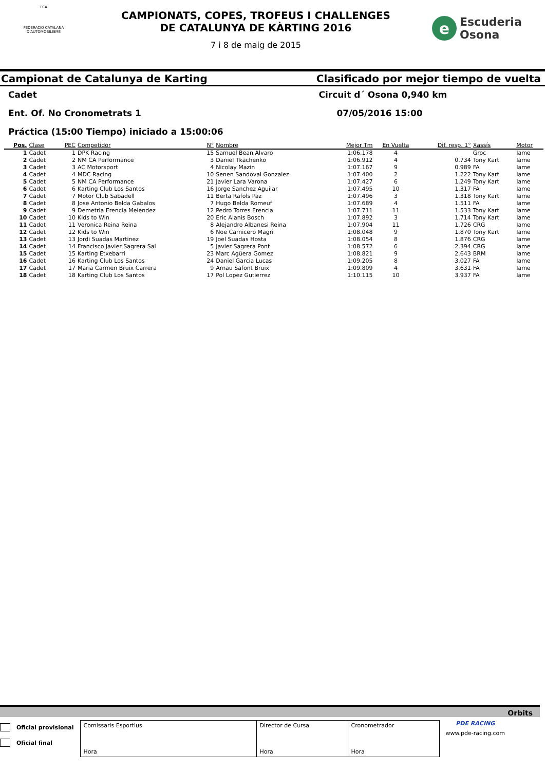FCA
FEDERACIO CATALANA D'AUTOMOBILISME
CAMPIONATS, COPES, TROFEUS I CHALLENGES
DE CATALUNYA DE KÀRTING 2016
7 i 8 de maig de 2015
e
Escuderia
Osona
Campionat de Catalunya de Karting Clasificado por mejor tiempo de vuelta
Cadet Circuit d´ Osona 0,940 km
Ent. Of. No Cronometrats 1 07/05/2016 15:00
Práctica (15:00 Tiempo) iniciado a 15:00:06
| Pos. | Clase | PEC | Competidor | N° | Nombre | Mejor Tm | En Vuelta | Dif. resp. 1° | Xassís | Motor |
| --- | --- | --- | --- | --- | --- | --- | --- | --- | --- | --- |
| 1 | Cadet | 1 | DPK Racing | 15 | Samuel Bean Alvaro | 1:06.178 | 4 | | Groc | Iame |
| 2 | Cadet | 2 | NM CA Performance | 3 | Daniel Tkachenko | 1:06.912 | 4 | 0.734 | Tony Kart | Iame |
| 3 | Cadet | 3 | AC Motorsport | 4 | Nicolay Mazin | 1:07.167 | 9 | 0.989 | FA | Iame |
| 4 | Cadet | 4 | MDC Racing | 10 | Senen Sandoval Gonzalez | 1:07.400 | 2 | 1.222 | Tony Kart | Iame |
| 5 | Cadet | 5 | NM CA Performance | 21 | Javier Lara Varona | 1:07.427 | 6 | 1.249 | Tony Kart | Iame |
| 6 | Cadet | 6 | Karting Club Los Santos | 16 | Jorge Sanchez Aguilar | 1:07.495 | 10 | 1.317 | FA | Iame |
| 7 | Cadet | 7 | Motor Club Sabadell | 11 | Berta Rafols Paz | 1:07.496 | 3 | 1.318 | Tony Kart | Iame |
| 8 | Cadet | 8 | Jose Antonio Belda Gabalos | 7 | Hugo Belda Romeuf | 1:07.689 | 4 | 1.511 | FA | Iame |
| 9 | Cadet | 9 | Demetria Erencia Melendez | 12 | Pedro Torres Erencia | 1:07.711 | 11 | 1.533 | Tony Kart | Iame |
| 10 | Cadet | 10 | Kids to Win | 20 | Eric Alanis Bosch | 1:07.892 | 3 | 1.714 | Tony Kart | Iame |
| 11 | Cadet | 11 | Veronica Reina Reina | 8 | Alejandro Albanesi Reina | 1:07.904 | 11 | 1.726 | CRG | Iame |
| 12 | Cadet | 12 | Kids to Win | 6 | Noe Carnicero Magri | 1:08.048 | 9 | 1.870 | Tony Kart | Iame |
| 13 | Cadet | 13 | Jordi Suadas Martinez | 19 | Joel Suadas Hosta | 1:08.054 | 8 | 1.876 | CRG | Iame |
| 14 | Cadet | 14 | Francisco Javier Sagrera Sal | 5 | Javier Sagrera Pont | 1:08.572 | 6 | 2.394 | CRG | Iame |
| 15 | Cadet | 15 | Karting Etxebarri | 23 | Marc Agüera Gomez | 1:08.821 | 9 | 2.643 | BRM | Iame |
| 16 | Cadet | 16 | Karting Club Los Santos | 24 | Daniel Garcia Lucas | 1:09.205 | 8 | 3.027 | FA | Iame |
| 17 | Cadet | 17 | Maria Carmen Bruix Carrera | 9 | Arnau Safont Bruix | 1:09.809 | 4 | 3.631 | FA | Iame |
| 18 | Cadet | 18 | Karting Club Los Santos | 17 | Pol Lopez Gutierrez | 1:10.115 | 10 | 3.937 | FA | Iame |
Orbits
Oficial provisional
Oficial final
Comissaris Esportius
Hora
Director de Cursa
Hora
Cronometrador
Hora
PDE RACING
www.pde-racing.com